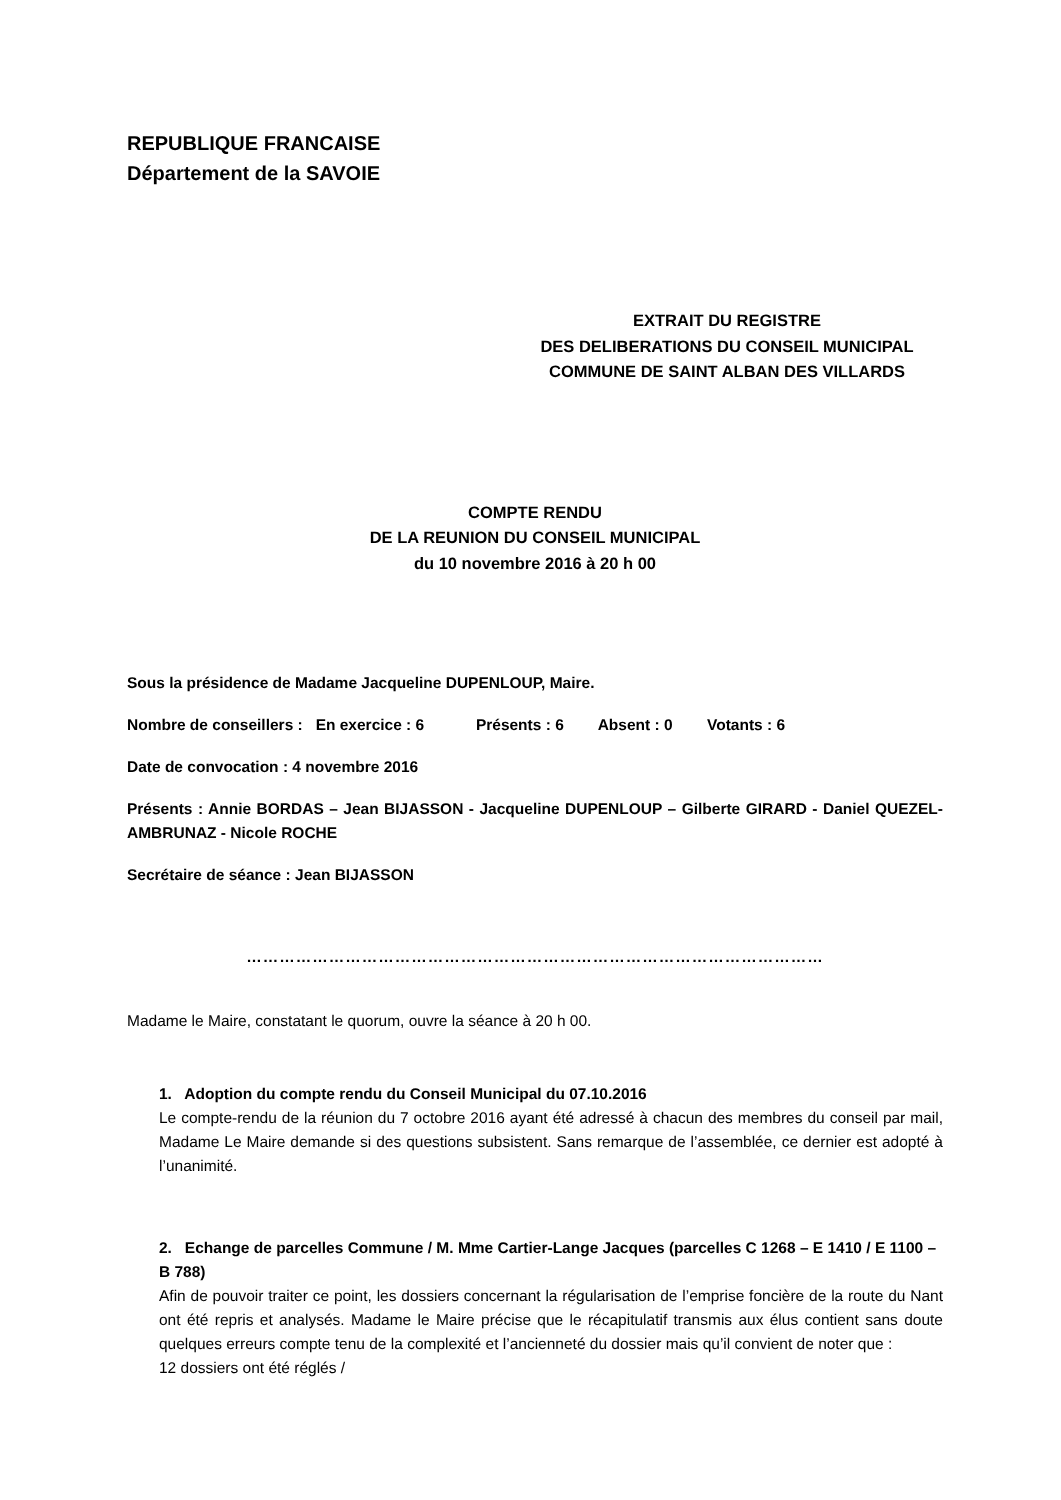REPUBLIQUE FRANCAISE
Département de la SAVOIE
EXTRAIT DU REGISTRE
DES DELIBERATIONS DU CONSEIL MUNICIPAL
COMMUNE DE SAINT ALBAN DES VILLARDS
COMPTE RENDU
DE LA REUNION DU CONSEIL MUNICIPAL
du 10 novembre 2016 à 20 h 00
Sous la présidence de Madame Jacqueline DUPENLOUP, Maire.
Nombre de conseillers : En exercice : 6 Présents : 6 Absent : 0 Votants : 6
Date de convocation : 4 novembre 2016
Présents : Annie BORDAS – Jean BIJASSON - Jacqueline DUPENLOUP – Gilberte GIRARD - Daniel QUEZEL-AMBRUNAZ - Nicole ROCHE
Secrétaire de séance : Jean BIJASSON
……………………………………………………………………………………………
Madame le Maire, constatant le quorum, ouvre la séance à 20 h 00.
1. Adoption du compte rendu du Conseil Municipal du 07.10.2016
Le compte-rendu de la réunion du 7 octobre 2016 ayant été adressé à chacun des membres du conseil par mail, Madame Le Maire demande si des questions subsistent. Sans remarque de l’assemblée, ce dernier est adopté à l’unanimité.
2. Echange de parcelles Commune / M. Mme Cartier-Lange Jacques (parcelles C 1268 – E 1410 / E 1100 – B 788)
Afin de pouvoir traiter ce point, les dossiers concernant la régularisation de l’emprise foncière de la route du Nant ont été repris et analysés. Madame le Maire précise que le récapitulatif transmis aux élus contient sans doute quelques erreurs compte tenu de la complexité et l’ancienneté du dossier mais qu’il convient de noter que :
12 dossiers ont été réglés /